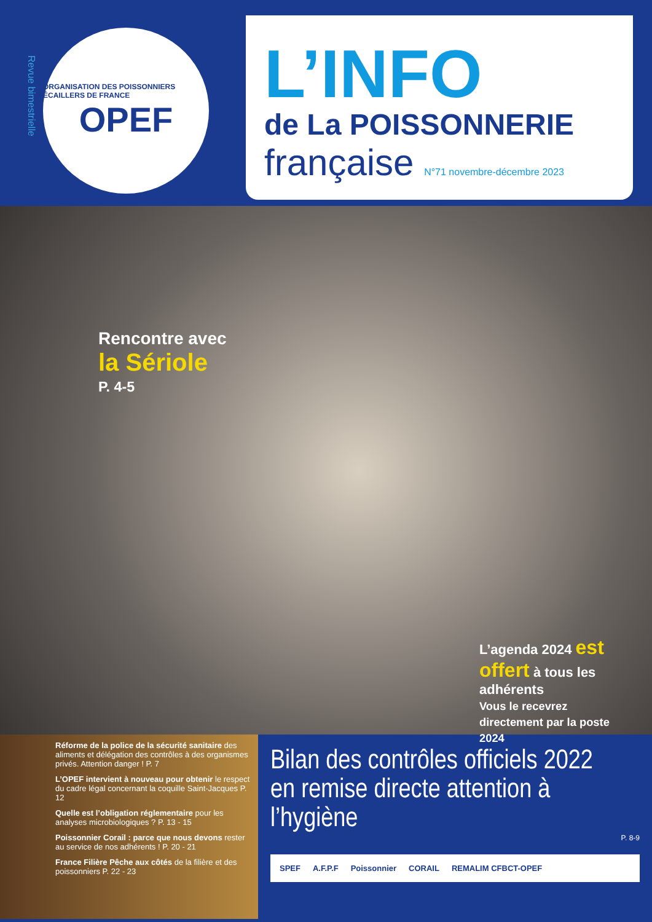Revue bimestrielle
ORGANISATION DES POISSONNIERS ÉCAILLERS DE FRANCE
OPEF
L’INFO
de La POISSONNERIE
française N°71 novembre-décembre 2023
Rencontre avec
la Sériole
P. 4-5
L’agenda 2024 est offert à tous les adhérents
Vous le recevrez directement par la poste
2024
Réforme de la police de la sécurité sanitaire des aliments et délégation des contrôles à des organismes privés. Attention danger ! P. 7
L’OPEF intervient à nouveau pour obtenir le respect du cadre légal concernant la coquille Saint-Jacques P. 12
Quelle est l’obligation réglementaire pour les analyses microbiologiques ? P. 13 - 15
Poissonnier Corail : parce que nous devons rester au service de nos adhérents ! P. 20 - 21
France Filière Pêche aux côtés de la filière et des poissonniers P. 22 - 23
Bilan des contrôles officiels 2022
en remise directe attention à l’hygiène
P. 8-9
SPEF A.F.P.F Poissonnier CORAIL REMALIM CFBCT-OPEF